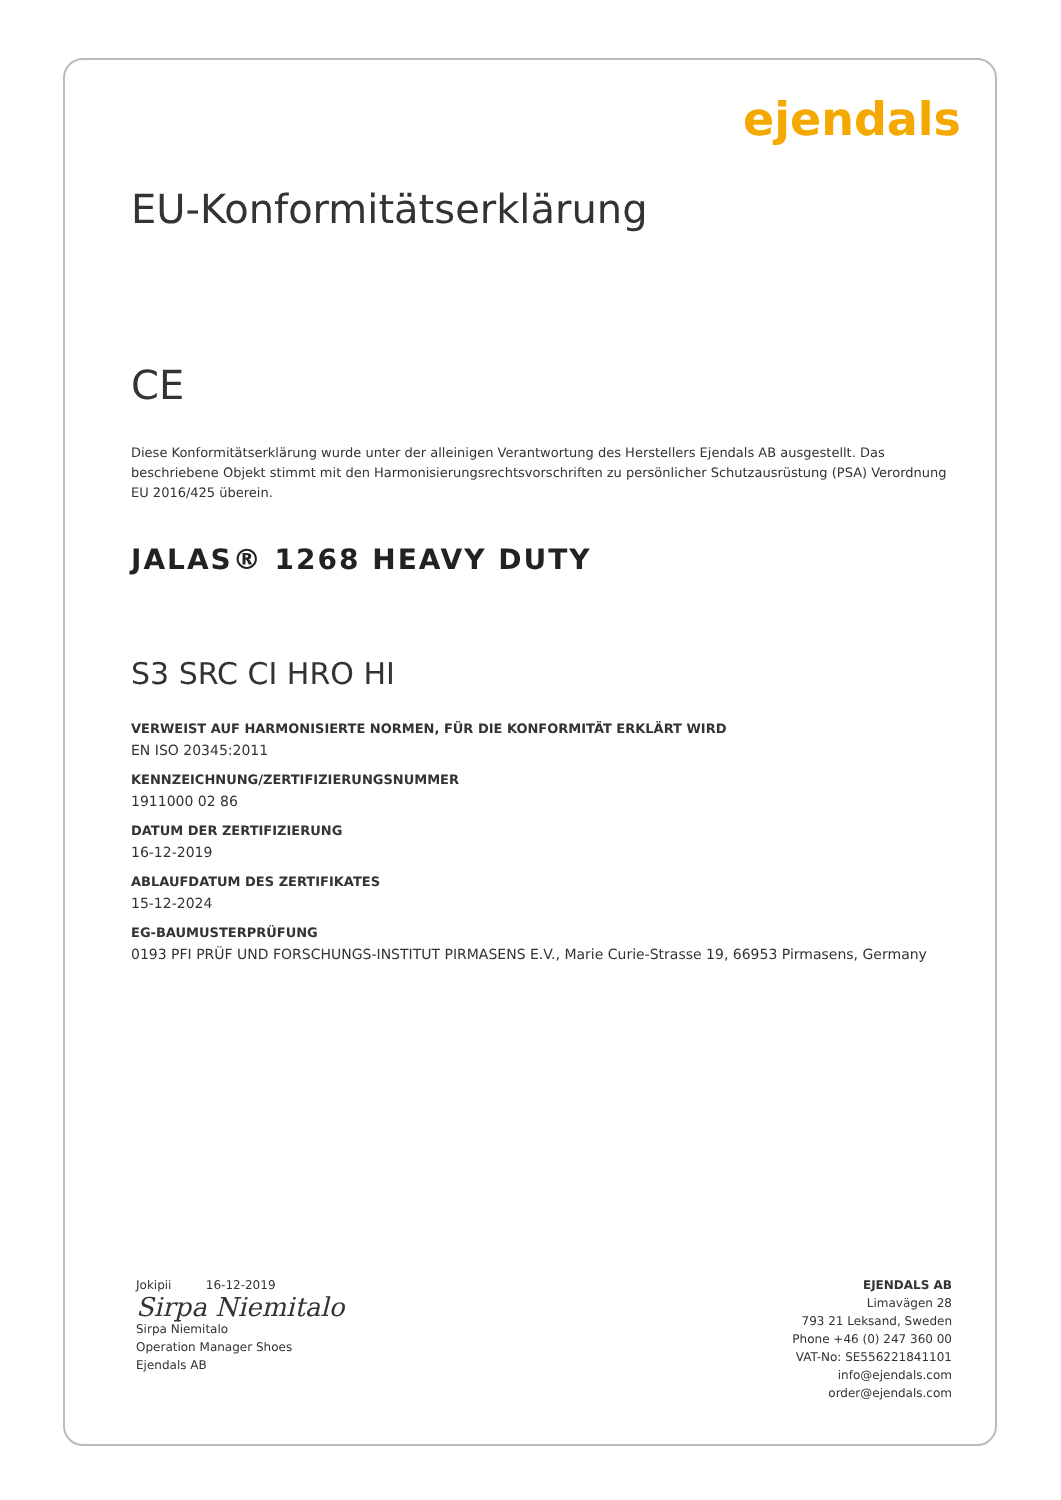ejendals
EU-Konformitätserklärung
CE
Diese Konformitätserklärung wurde unter der alleinigen Verantwortung des Herstellers Ejendals AB ausgestellt. Das beschriebene Objekt stimmt mit den Harmonisierungsrechtsvorschriften zu persönlicher Schutzausrüstung (PSA) Verordnung EU 2016/425 überein.
JALAS® 1268 HEAVY DUTY
S3 SRC CI HRO HI
VERWEIST AUF HARMONISIERTE NORMEN, FÜR DIE KONFORMITÄT ERKLÄRT WIRD
EN ISO 20345:2011
KENNZEICHNUNG/ZERTIFIZIERUNGSNUMMER
1911000 02 86
DATUM DER ZERTIFIZIERUNG
16-12-2019
ABLAUFDATUM DES ZERTIFIKATES
15-12-2024
EG-BAUMUSTERPRÜFUNG
0193 PFI PRÜF UND FORSCHUNGS-INSTITUT PIRMASENS E.V., Marie Curie-Strasse 19, 66953 Pirmasens, Germany
Jokipii 16-12-2019
Sirpa Niemitalo
Sirpa Niemitalo
Operation Manager Shoes
Ejendals AB
EJENDALS AB
Limavägen 28
793 21 Leksand, Sweden
Phone +46 (0) 247 360 00
VAT-No: SE556221841101
info@ejendals.com
order@ejendals.com